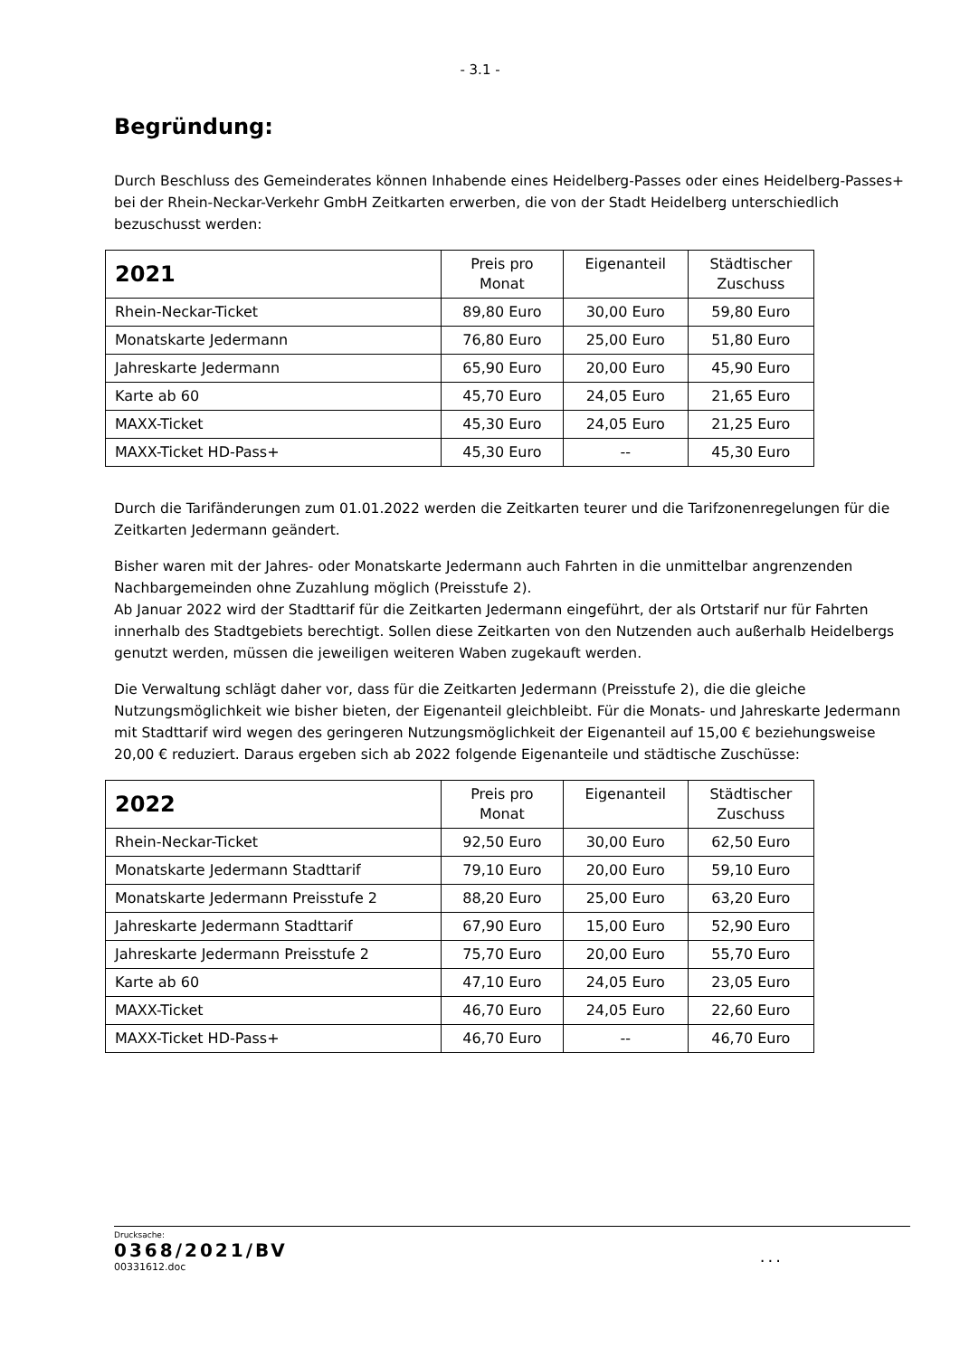- 3.1 -
Begründung:
Durch Beschluss des Gemeinderates können Inhabende eines Heidelberg-Passes oder eines Heidelberg-Passes+ bei der Rhein-Neckar-Verkehr GmbH Zeitkarten erwerben, die von der Stadt Heidelberg unterschiedlich bezuschusst werden:
| 2021 | Preis pro Monat | Eigenanteil | Städtischer Zuschuss |
| --- | --- | --- | --- |
| Rhein-Neckar-Ticket | 89,80 Euro | 30,00 Euro | 59,80 Euro |
| Monatskarte Jedermann | 76,80 Euro | 25,00 Euro | 51,80 Euro |
| Jahreskarte Jedermann | 65,90 Euro | 20,00 Euro | 45,90 Euro |
| Karte ab 60 | 45,70 Euro | 24,05 Euro | 21,65 Euro |
| MAXX-Ticket | 45,30 Euro | 24,05 Euro | 21,25 Euro |
| MAXX-Ticket HD-Pass+ | 45,30 Euro | -- | 45,30 Euro |
Durch die Tarifänderungen zum 01.01.2022 werden die Zeitkarten teurer und die Tarifzonenregelungen für die Zeitkarten Jedermann geändert.
Bisher waren mit der Jahres- oder Monatskarte Jedermann auch Fahrten in die unmittelbar angrenzenden Nachbargemeinden ohne Zuzahlung möglich (Preisstufe 2).
Ab Januar 2022 wird der Stadttarif für die Zeitkarten Jedermann eingeführt, der als Ortstarif nur für Fahrten innerhalb des Stadtgebiets berechtigt. Sollen diese Zeitkarten von den Nutzenden auch außerhalb Heidelbergs genutzt werden, müssen die jeweiligen weiteren Waben zugekauft werden.
Die Verwaltung schlägt daher vor, dass für die Zeitkarten Jedermann (Preisstufe 2), die die gleiche Nutzungsmöglichkeit wie bisher bieten, der Eigenanteil gleichbleibt. Für die Monats- und Jahreskarte Jedermann mit Stadttarif wird wegen des geringeren Nutzungsmöglichkeit der Eigenanteil auf 15,00 € beziehungsweise 20,00 € reduziert. Daraus ergeben sich ab 2022 folgende Eigenanteile und städtische Zuschüsse:
| 2022 | Preis pro Monat | Eigenanteil | Städtischer Zuschuss |
| --- | --- | --- | --- |
| Rhein-Neckar-Ticket | 92,50 Euro | 30,00 Euro | 62,50 Euro |
| Monatskarte Jedermann Stadttarif | 79,10 Euro | 20,00 Euro | 59,10 Euro |
| Monatskarte Jedermann Preisstufe 2 | 88,20 Euro | 25,00 Euro | 63,20 Euro |
| Jahreskarte Jedermann Stadttarif | 67,90 Euro | 15,00 Euro | 52,90 Euro |
| Jahreskarte Jedermann Preisstufe 2 | 75,70 Euro | 20,00 Euro | 55,70 Euro |
| Karte ab 60 | 47,10 Euro | 24,05 Euro | 23,05 Euro |
| MAXX-Ticket | 46,70 Euro | 24,05 Euro | 22,60 Euro |
| MAXX-Ticket HD-Pass+ | 46,70 Euro | -- | 46,70 Euro |
Drucksache:
0368/2021/BV
00331612.doc...